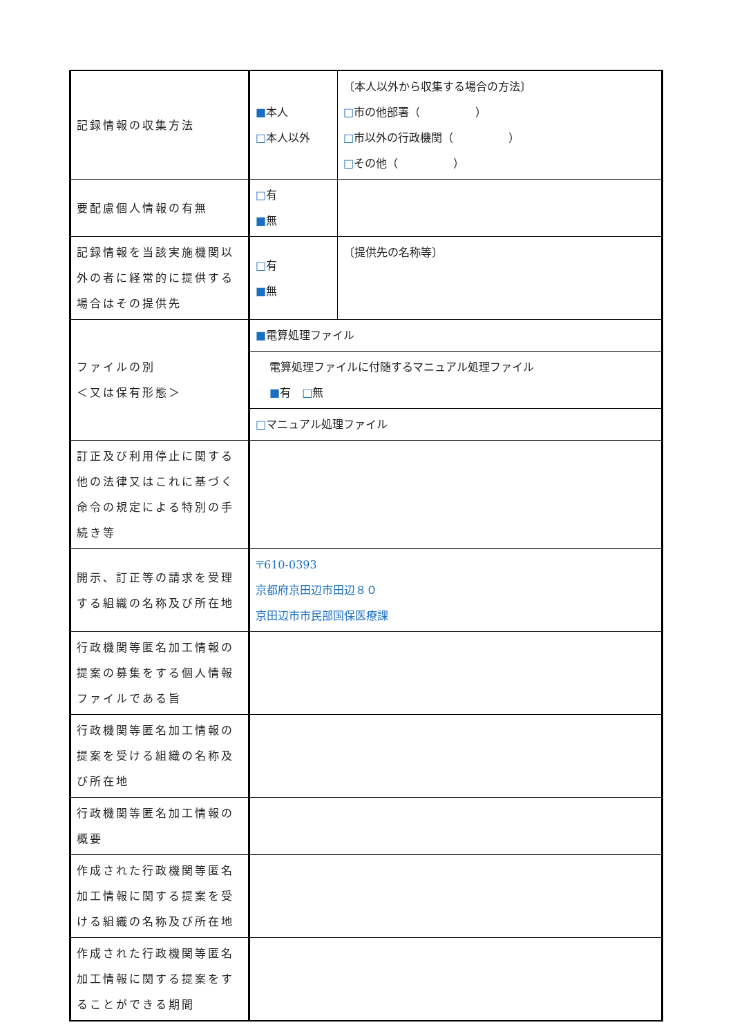| 記録情報の収集方法 | ■ 本人 □ 本人以外 | 〔本人以外から収集する場合の方法〕 □ 市の他部署（ ） □ 市以外の行政機関（ ） □ その他（ ） |
| 要配慮個人情報の有無 | □ 有 ■ 無 | |
| 記録情報を当該実施機関以外の者に経常的に提供する場合はその提供先 | □ 有 ■ 無 | 〔提供先の名称等〕 |
| ファイルの別 ＜又は保有形態＞ | ■ 電算処理ファイル | |
| | 電算処理ファイルに付随するマニュアル処理ファイル ■ 有 □ 無 | |
| | □ マニュアル処理ファイル | |
| 訂正及び利用停止に関する他の法律又はこれに基づく命令の規定による特別の手続き等 | | |
| 開示、訂正等の請求を受理する組織の名称及び所在地 | 〒610-0393 京都府京田辺市田辺８０ 京田辺市市民部国保医療課 | |
| 行政機関等匿名加工情報の提案の募集をする個人情報ファイルである旨 | | |
| 行政機関等匿名加工情報の提案を受ける組織の名称及び所在地 | | |
| 行政機関等匿名加工情報の概要 | | |
| 作成された行政機関等匿名加工情報に関する提案を受ける組織の名称及び所在地 | | |
| 作成された行政機関等匿名加工情報に関する提案をすることができる期間 | | |